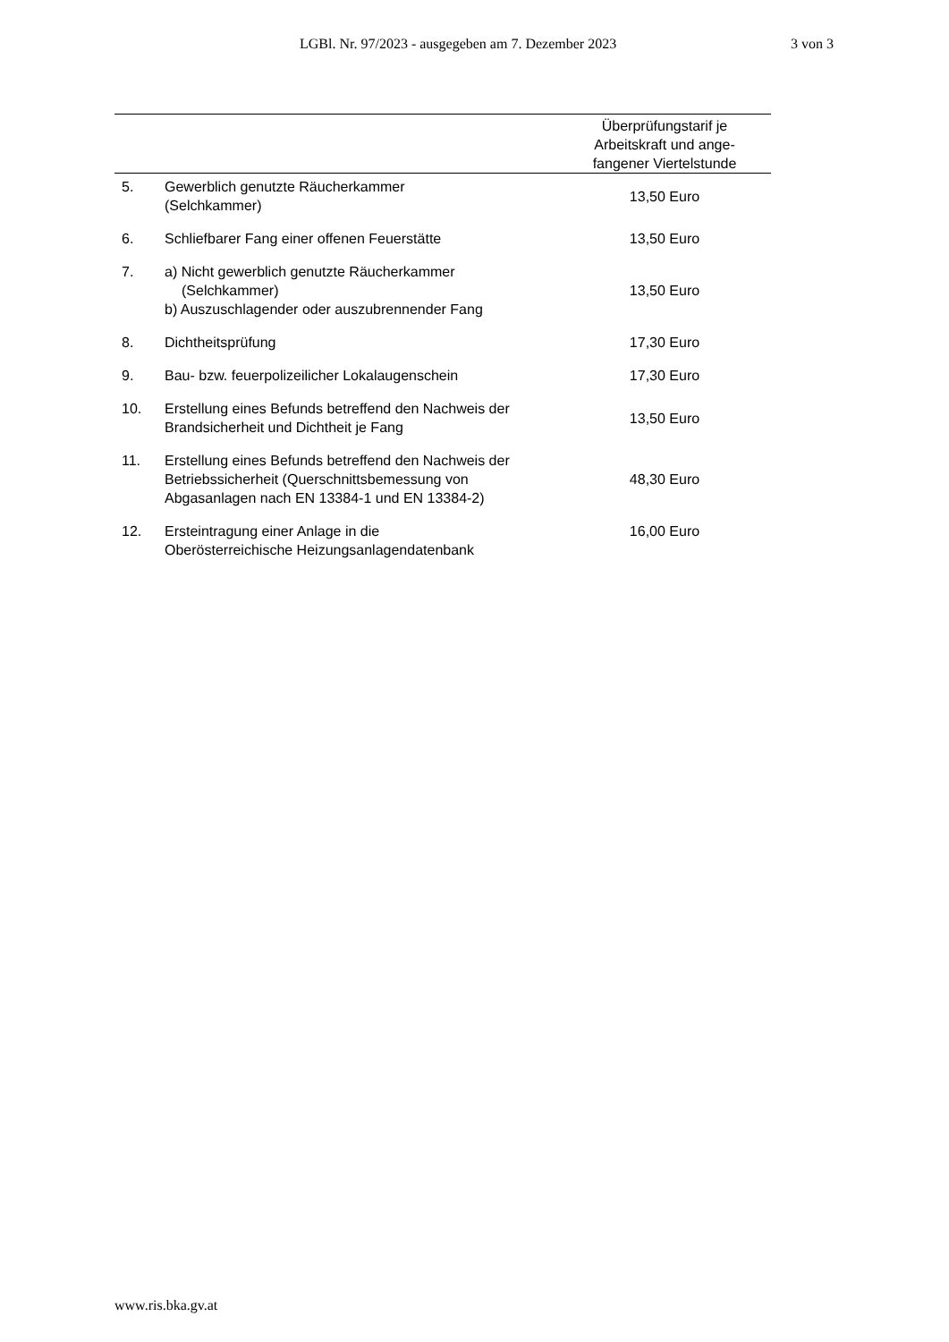LGBl. Nr. 97/2023 - ausgegeben am 7. Dezember 2023 3 von 3
| | | Überprüfungstarif je Arbeitskraft und ange- fangener Viertelstunde |
| --- | --- | --- |
| 5. | Gewerblich genutzte Räucherkammer (Selchkammer) | 13,50 Euro |
| 6. | Schliefbarer Fang einer offenen Feuerstätte | 13,50 Euro |
| 7. | a) Nicht gewerblich genutzte Räucherkammer (Selchkammer) b) Auszuschlagender oder auszubrennender Fang | 13,50 Euro |
| 8. | Dichtheitsprüfung | 17,30 Euro |
| 9. | Bau- bzw. feuerpolizeilicher Lokalaugenschein | 17,30 Euro |
| 10. | Erstellung eines Befunds betreffend den Nachweis der Brandsicherheit und Dichtheit je Fang | 13,50 Euro |
| 11. | Erstellung eines Befunds betreffend den Nachweis der Betriebssicherheit (Querschnittsbemessung von Abgasanlagen nach EN 13384-1 und EN 13384-2) | 48,30 Euro |
| 12. | Ersteintragung einer Anlage in die Oberösterreichische Heizungsanlagendatenbank | 16,00 Euro |
www.ris.bka.gv.at